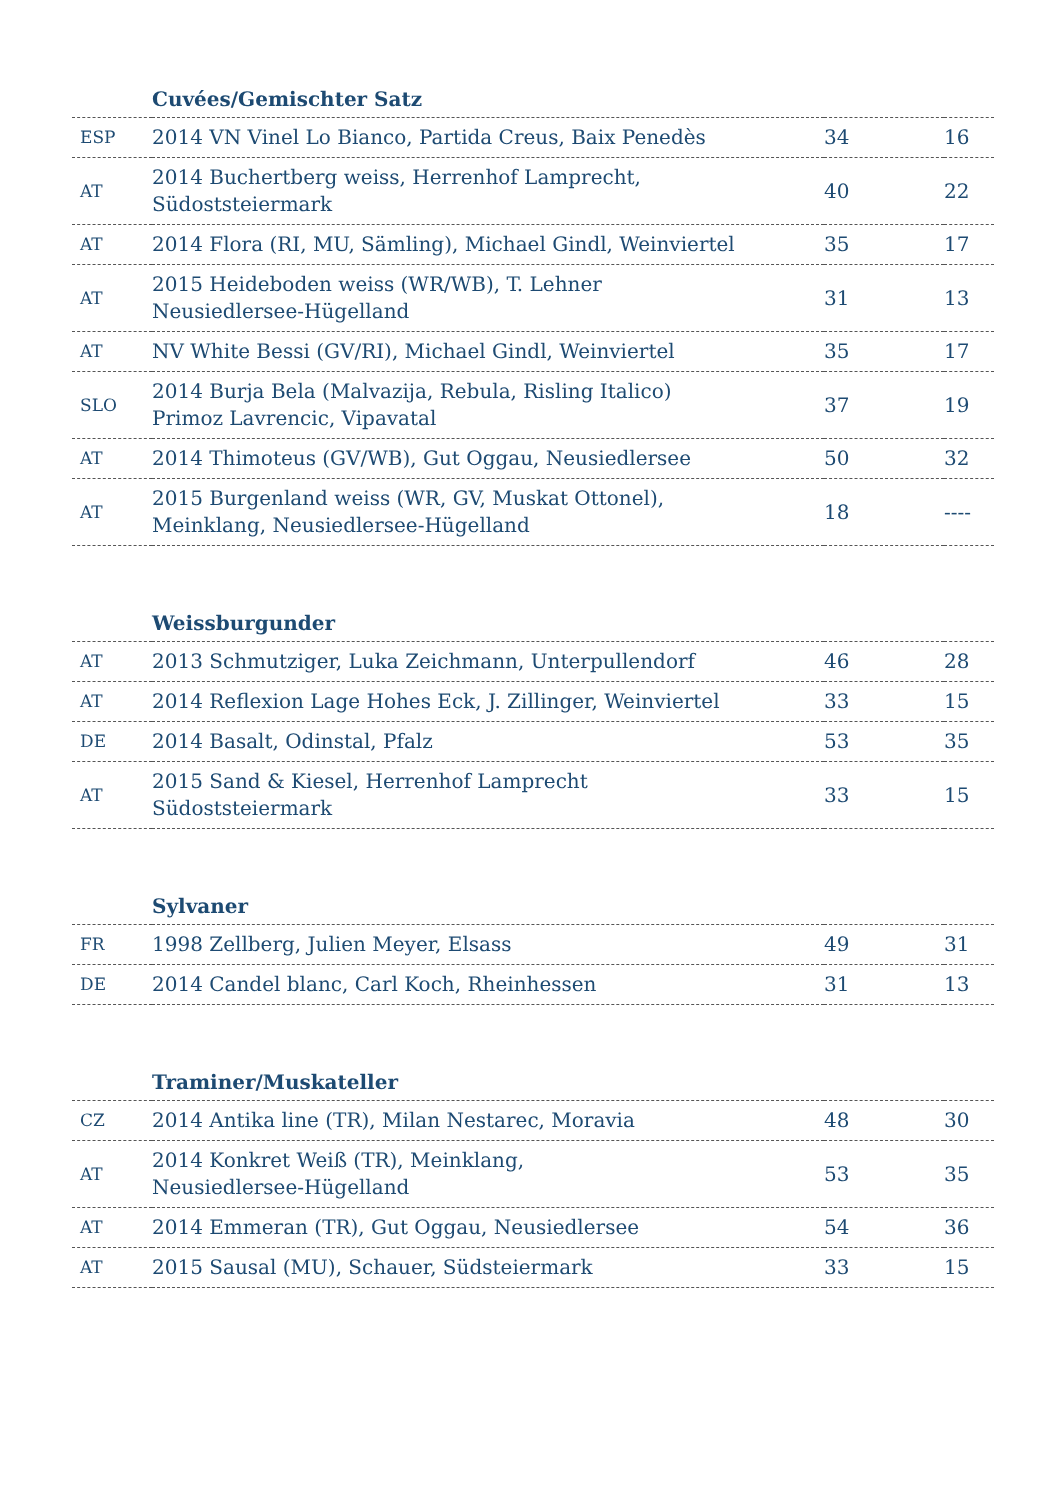| | Cuvées/Gemischter Satz | | |
| --- | --- | --- | --- |
| ESP | 2014 VN Vinel Lo Bianco, Partida Creus, Baix Penedès | 34 | 16 |
| AT | 2014 Buchertberg weiss, Herrenhof Lamprecht, Südoststeiermark | 40 | 22 |
| AT | 2014 Flora (RI, MU, Sämling), Michael Gindl, Weinviertel | 35 | 17 |
| AT | 2015 Heideboden weiss (WR/WB), T. Lehner Neusiedlersee-Hügelland | 31 | 13 |
| AT | NV White Bessi (GV/RI), Michael Gindl, Weinviertel | 35 | 17 |
| SLO | 2014 Burja Bela (Malvazija, Rebula, Risling Italico) Primoz Lavrencic, Vipavatal | 37 | 19 |
| AT | 2014 Thimoteus (GV/WB), Gut Oggau, Neusiedlersee | 50 | 32 |
| AT | 2015 Burgenland weiss (WR, GV, Muskat Ottonel), Meinklang, Neusiedlersee-Hügelland | 18 | ---- |
| | Weissburgunder | | |
| --- | --- | --- | --- |
| AT | 2013 Schmutziger, Luka Zeichmann, Unterpullendorf | 46 | 28 |
| AT | 2014 Reflexion Lage Hohes Eck, J. Zillinger, Weinviertel | 33 | 15 |
| DE | 2014 Basalt, Odinstal, Pfalz | 53 | 35 |
| AT | 2015 Sand & Kiesel, Herrenhof Lamprecht Südoststeiermark | 33 | 15 |
| | Sylvaner | | |
| --- | --- | --- | --- |
| FR | 1998 Zellberg, Julien Meyer, Elsass | 49 | 31 |
| DE | 2014 Candel blanc, Carl Koch, Rheinhessen | 31 | 13 |
| | Traminer/Muskateller | | |
| --- | --- | --- | --- |
| CZ | 2014 Antika line (TR), Milan Nestarec, Moravia | 48 | 30 |
| AT | 2014 Konkret Weiß (TR), Meinklang, Neusiedlersee-Hügelland | 53 | 35 |
| AT | 2014 Emmeran (TR), Gut Oggau, Neusiedlersee | 54 | 36 |
| AT | 2015 Sausal (MU), Schauer, Südsteiermark | 33 | 15 |